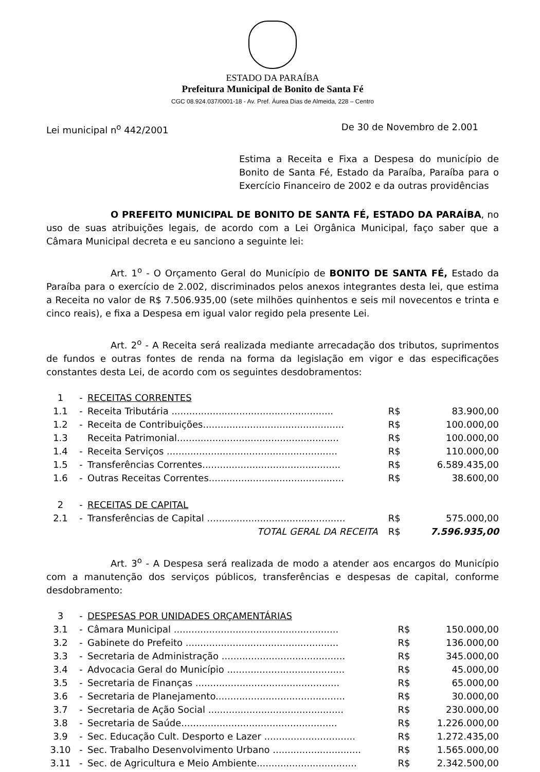ESTADO DA PARAÍBA
Prefeitura Municipal de Bonito de Santa Fé
CGC 08.924.037/0001-18 - Av. Pref. Áurea Dias de Almeida, 228 – Centro
Lei municipal n<sup>o</sup> 442/2001 De 30 de Novembro de 2.001
Estima a Receita e Fixa a Despesa do município de Bonito de Santa Fé, Estado da Paraíba, Paraíba para o Exercício Financeiro de 2002 e da outras providências
O PREFEITO MUNICIPAL DE BONITO DE SANTA FÉ, ESTADO DA PARAÍBA, no uso de suas atribuições legais, de acordo com a Lei Orgânica Municipal, faço saber que a Câmara Municipal decreta e eu sanciono a seguinte lei:
Art. 1<sup>o</sup> - O Orçamento Geral do Município de BONITO DE SANTA FÉ, Estado da Paraíba para o exercício de 2.002, discriminados pelos anexos integrantes desta lei, que estima a Receita no valor de R$ 7.506.935,00 (sete milhões quinhentos e seis mil novecentos e trinta e cinco reais), e fixa a Despesa em igual valor regido pela presente Lei.
Art. 2<sup>o</sup> - A Receita será realizada mediante arrecadação dos tributos, suprimentos de fundos e outras fontes de renda na forma da legislação em vigor e das especificações constantes desta Lei, de acordo com os seguintes desdobramentos:
| 1 | - | RECEITAS CORRENTES | | |
| 1.1 | - | Receita Tributária ....................................................... | R$ | 83.900,00 |
| 1.2 | - | Receita de Contribuições................................................ | R$ | 100.000,00 |
| 1.3 | | Receita Patrimonial....................................................... | R$ | 100.000,00 |
| 1.4 | - | Receita Serviços .......................................................... | R$ | 110.000,00 |
| 1.5 | - | Transferências Correntes............................................... | R$ | 6.589.435,00 |
| 1.6 | - | Outras Receitas Correntes.............................................. | R$ | 38.600,00 |
| 2 | - | RECEITAS DE CAPITAL | | |
| 2.1 | - | Transferências de Capital ............................................... | R$ | 575.000,00 |
| | | TOTAL GERAL DA RECEITA | R$ | 7.596.935,00 |
Art. 3<sup>o</sup> - A Despesa será realizada de modo a atender aos encargos do Município com a manutenção dos serviços públicos, transferências e despesas de capital, conforme desdobramento:
| 3 | - | DESPESAS POR UNIDADES ORÇAMENTÁRIAS | | |
| 3.1 | - | Câmara Municipal ........................................................ | R$ | 150.000,00 |
| 3.2 | - | Gabinete do Prefeito .................................................... | R$ | 136.000,00 |
| 3.3 | - | Secretaria de Administração .......................................... | R$ | 345.000,00 |
| 3.4 | - | Advocacia Geral do Município ........................................ | R$ | 45.000,00 |
| 3.5 | - | Secretaria de Finanças ................................................. | R$ | 65.000,00 |
| 3.6 | - | Secretaria de Planejamento............................................ | R$ | 30.000,00 |
| 3.7 | - | Secretaria de Ação Social .............................................. | R$ | 230.000,00 |
| 3.8 | - | Secretaria de Saúde..................................................... | R$ | 1.226.000,00 |
| 3.9 | - | Sec. Educação Cult. Desporto e Lazer ............................... | R$ | 1.272.435,00 |
| 3.10 | - | Sec. Trabalho Desenvolvimento Urbano .............................. | R$ | 1.565.000,00 |
| 3.11 | - | Sec. de Agricultura e Meio Ambiente.................................. | R$ | 2.342.500,00 |